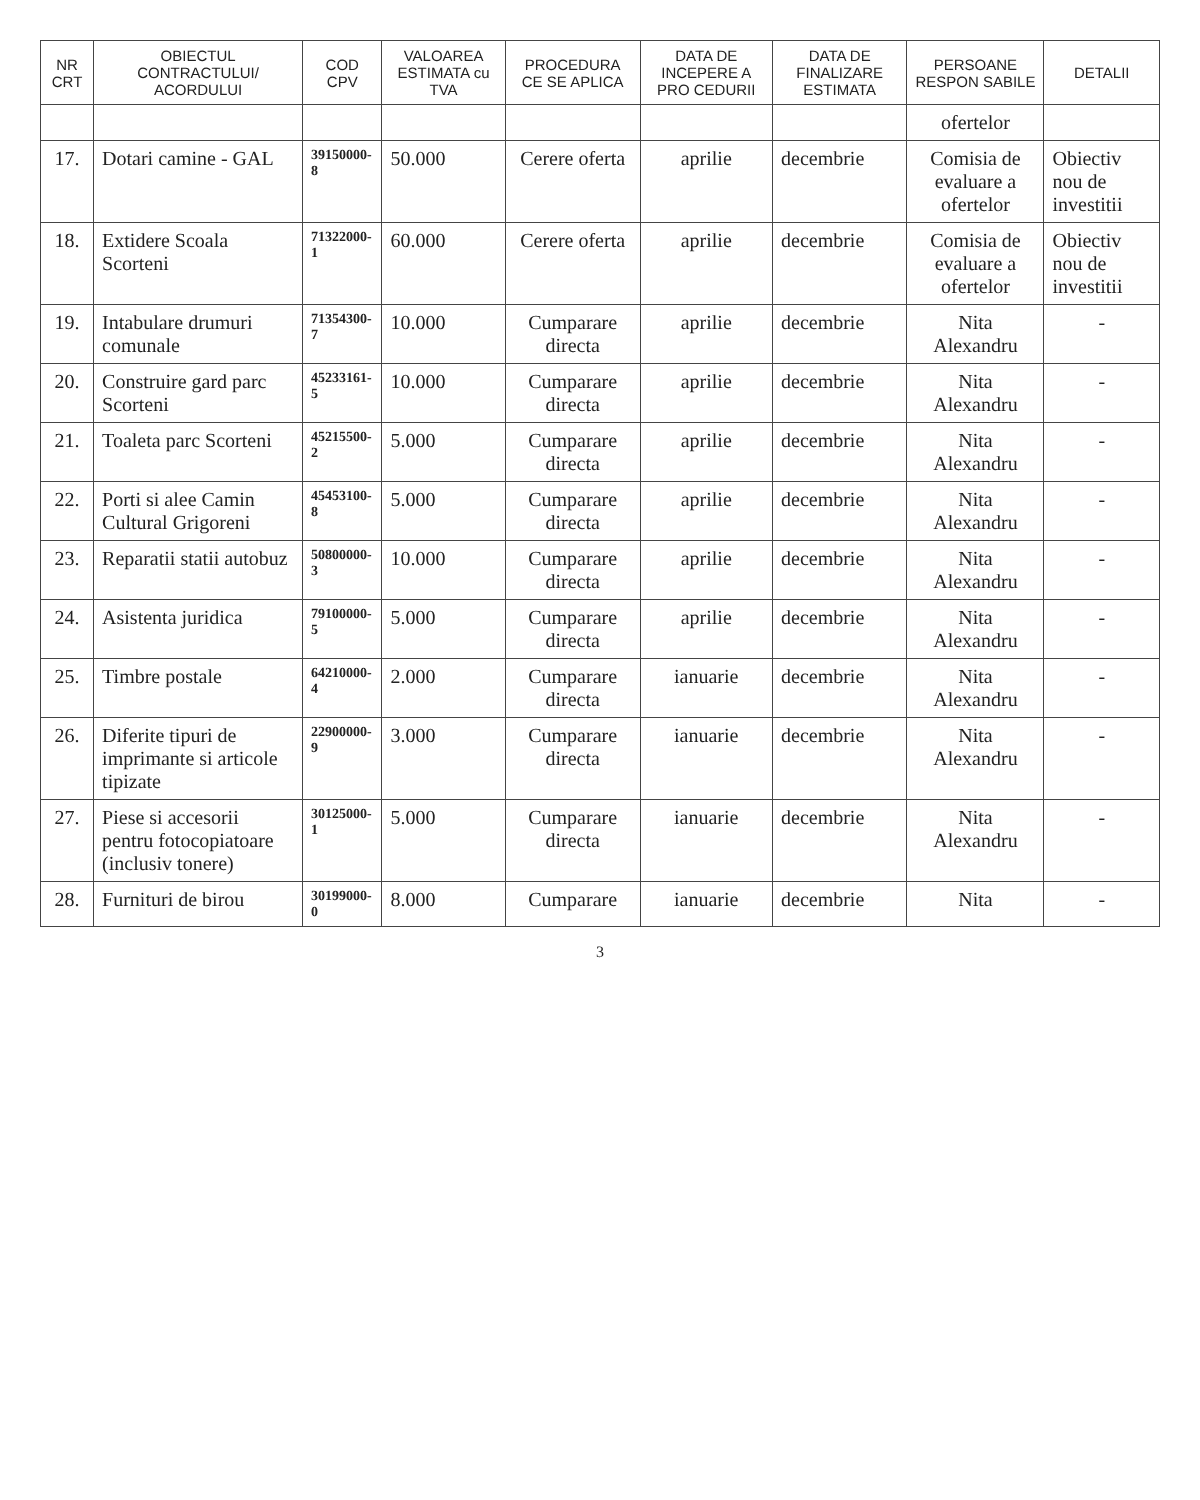| NR CRT | OBIECTUL CONTRACTULUI/ ACORDULUI | COD CPV | VALOAREA ESTIMATA cu TVA | PROCEDURA CE SE APLICA | DATA DE INCEPERE A PRO CEDURII | DATA DE FINALIZARE ESTIMATA | PERSOANE RESPON SABILE | DETALII |
| --- | --- | --- | --- | --- | --- | --- | --- | --- |
| | | | | | | | ofertelor | |
| 17. | Dotari camine - GAL | 39150000-8 | 50.000 | Cerere oferta | aprilie | decembrie | Comisia de evaluare a ofertelor | Obiectiv nou de investitii |
| 18. | Extidere Scoala Scorteni | 71322000-1 | 60.000 | Cerere oferta | aprilie | decembrie | Comisia de evaluare a ofertelor | Obiectiv nou de investitii |
| 19. | Intabulare drumuri comunale | 71354300-7 | 10.000 | Cumparare directa | aprilie | decembrie | Nita Alexandru | - |
| 20. | Construire gard parc Scorteni | 45233161-5 | 10.000 | Cumparare directa | aprilie | decembrie | Nita Alexandru | - |
| 21. | Toaleta parc Scorteni | 45215500-2 | 5.000 | Cumparare directa | aprilie | decembrie | Nita Alexandru | - |
| 22. | Porti si alee Camin Cultural Grigoreni | 45453100-8 | 5.000 | Cumparare directa | aprilie | decembrie | Nita Alexandru | - |
| 23. | Reparatii statii autobuz | 50800000-3 | 10.000 | Cumparare directa | aprilie | decembrie | Nita Alexandru | - |
| 24. | Asistenta juridica | 79100000-5 | 5.000 | Cumparare directa | aprilie | decembrie | Nita Alexandru | - |
| 25. | Timbre postale | 64210000-4 | 2.000 | Cumparare directa | ianuarie | decembrie | Nita Alexandru | - |
| 26. | Diferite tipuri de imprimante si articole tipizate | 22900000-9 | 3.000 | Cumparare directa | ianuarie | decembrie | Nita Alexandru | - |
| 27. | Piese si accesorii pentru fotocopiatoare (inclusiv tonere) | 30125000-1 | 5.000 | Cumparare directa | ianuarie | decembrie | Nita Alexandru | - |
| 28. | Furnituri de birou | 30199000-0 | 8.000 | Cumparare | ianuarie | decembrie | Nita | - |
3